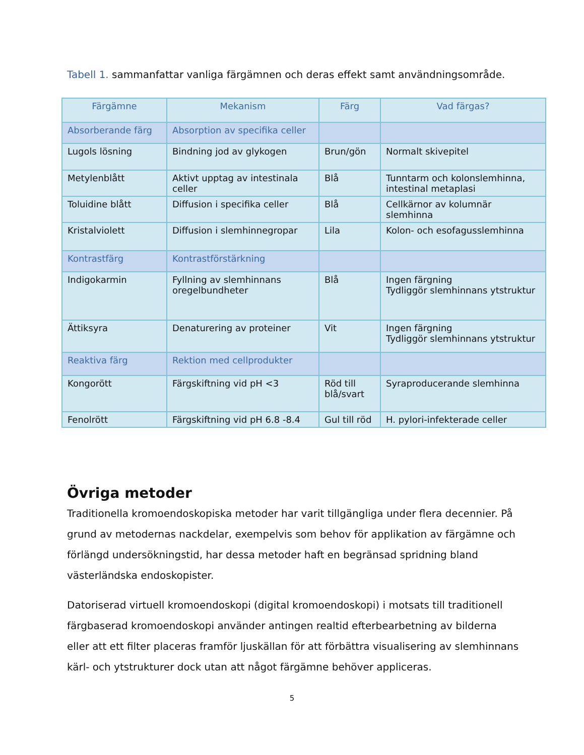Tabell 1. sammanfattar vanliga färgämnen och deras effekt samt användningsområde.
| Färgämne | Mekanism | Färg | Vad färgas? |
| --- | --- | --- | --- |
| Absorberande färg | Absorption av specifika celler | | |
| Lugols lösning | Bindning jod av glykogen | Brun/gön | Normalt skivepitel |
| Metylenblått | Aktivt upptag av intestinala celler | Blå | Tunntarm och kolonslemhinna, intestinal metaplasi |
| Toluidine blått | Diffusion i specifika celler | Blå | Cellkärnor av kolumnär slemhinna |
| Kristalviolett | Diffusion i slemhinnegropar | Lila | Kolon- och esofagusslemhinna |
| Kontrastfärg | Kontrastförstärkning | | |
| Indigokarmin | Fyllning av slemhinnans oregelbundheter | Blå | Ingen färgning Tydliggör slemhinnans ytstruktur |
| Ättiksyra | Denaturering av proteiner | Vit | Ingen färgning Tydliggör slemhinnans ytstruktur |
| Reaktiva färg | Rektion med cellprodukter | | |
| Kongorött | Färgskiftning vid pH <3 | Röd till blå/svart | Syraproducerande slemhinna |
| Fenolrött | Färgskiftning vid pH 6.8 -8.4 | Gul till röd | H. pylori-infekterade celler |
Övriga metoder
Traditionella kromoendoskopiska metoder har varit tillgängliga under flera decennier. På grund av metodernas nackdelar, exempelvis som behov för applikation av färgämne och förlängd undersökningstid, har dessa metoder haft en begränsad spridning bland västerländska endoskopister.
Datoriserad virtuell kromoendoskopi (digital kromoendoskopi) i motsats till traditionell färgbaserad kromoendoskopi använder antingen realtid efterbearbetning av bilderna eller att ett filter placeras framför ljuskällan för att förbättra visualisering av slemhinnans kärl- och ytstrukturer dock utan att något färgämne behöver appliceras.
5